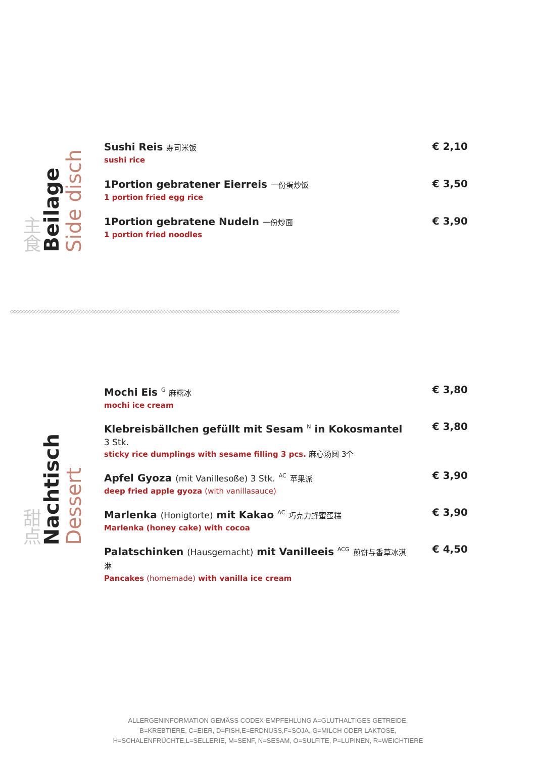主食
Beilage
Side disch
| Sushi Reis 寿司米饭 sushi rice | € 2,10 |
| 1Portion gebratener Eierreis 一份蛋炒饭 1 portion fried egg rice | € 3,50 |
| 1Portion gebratene Nudeln 一份炒面 1 portion fried noodles | € 3,90 |
◇◇◇◇◇◇◇◇◇◇◇◇◇◇◇◇◇◇◇◇◇◇◇◇◇◇◇◇◇◇◇◇◇◇◇◇◇◇◇◇◇◇◇◇◇◇◇◇◇◇◇◇◇◇◇◇◇◇◇◇◇◇◇◇◇◇◇◇◇◇◇◇◇◇◇◇◇◇◇◇◇◇◇◇◇◇◇◇◇◇◇◇◇◇◇◇◇◇◇◇◇◇◇◇◇◇◇◇◇◇◇◇◇◇◇◇◇◇◇◇◇◇◇◇◇◇◇◇◇◇
甜点
Nachtisch
Dessert
| Mochi Eis <sup>G</sup> 麻糬冰 mochi ice cream | € 3,80 |
| Klebreisbällchen gefüllt mit Sesam <sup>N</sup> in Kokosmantel 3 Stk. sticky rice dumplings with sesame filling 3 pcs. 麻心汤圆 3个 | € 3,80 |
| Apfel Gyoza (mit Vanillesoße) 3 Stk. <sup>AC</sup> 苹果派 deep fried apple gyoza (with vanillasauce) | € 3,90 |
| Marlenka (Honigtorte) mit Kakao <sup>AC</sup> 巧克力蜂蜜蛋糕 Marlenka (honey cake) with cocoa | € 3,90 |
| Palatschinken (Hausgemacht) mit Vanilleeis <sup>ACG</sup> 煎饼与香草冰淇淋 Pancakes (homemade) with vanilla ice cream | € 4,50 |
ALLERGENINFORMATION GEMÄSS CODEX-EMPFEHLUNG A=GLUTHALTIGES GETREIDE,
B=KREBTIERE, C=EIER, D=FISH,E=ERDNUSS,F=SOJA, G=MILCH ODER LAKTOSE,
H=SCHALENFRÜCHTE,L=SELLERIE, M=SENF, N=SESAM, O=SULFITE, P=LUPINEN, R=WEICHTIERE